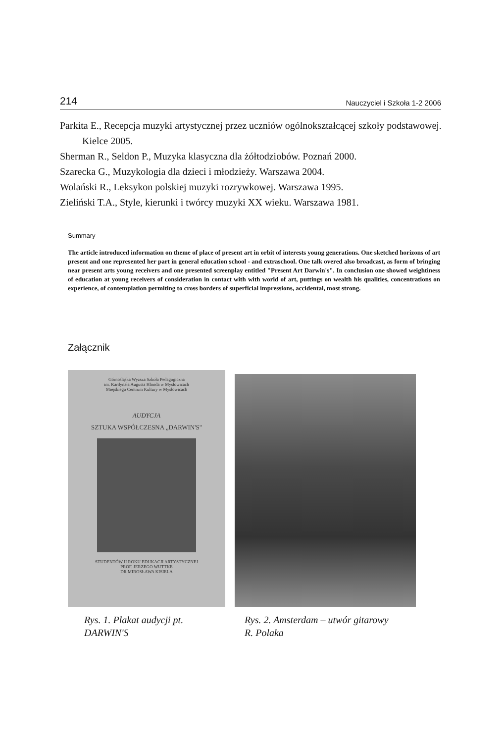214 Nauczyciel i Szkoła 1-2 2006
Parkita E., Recepcja muzyki artystycznej przez uczniów ogólnokształcącej szkoły podstawowej. Kielce 2005.
Sherman R., Seldon P., Muzyka klasyczna dla żółtodziobów. Poznań 2000.
Szarecka G., Muzykologia dla dzieci i młodzieży. Warszawa 2004.
Wolański R., Leksykon polskiej muzyki rozrywkowej. Warszawa 1995.
Zieliński T.A., Style, kierunki i twórcy muzyki XX wieku. Warszawa 1981.
Summary
The article introduced information on theme of place of present art in orbit of interests young generations. One sketched horizons of art present and one represented her part in general education school - and extraschool. One talk overed also broadcast, as form of bringing near present arts young receivers and one presented screenplay entitled "Present Art Darwin's". In conclusion one showed weightiness of education at young receivers of consideration in contact with with world of art, puttings on wealth his qualities, concentrations on experience, of contemplation permiting to cross borders of superficial impressions, accidental, most strong.
Załącznik
Górnośląska Wyższa Szkoła Pedagogiczna
im. Kardynała Augusta Hlonda w Mysłowicach
Miejskiego Centrum Kultury w Mysłowicach
AUDYCJA
SZTUKA WSPÓŁCZESNA „DARWIN'S"
STUDENTÓW II ROKU EDUKACJI ARTYSTYCZNEJ
PROF. JERZEGO WUTTKE
DR MIROSŁAWA KISIELA
Rys. 1. Plakat audycji pt.
DARWIN'S
Rys. 2. Amsterdam – utwór gitarowy
R. Polaka